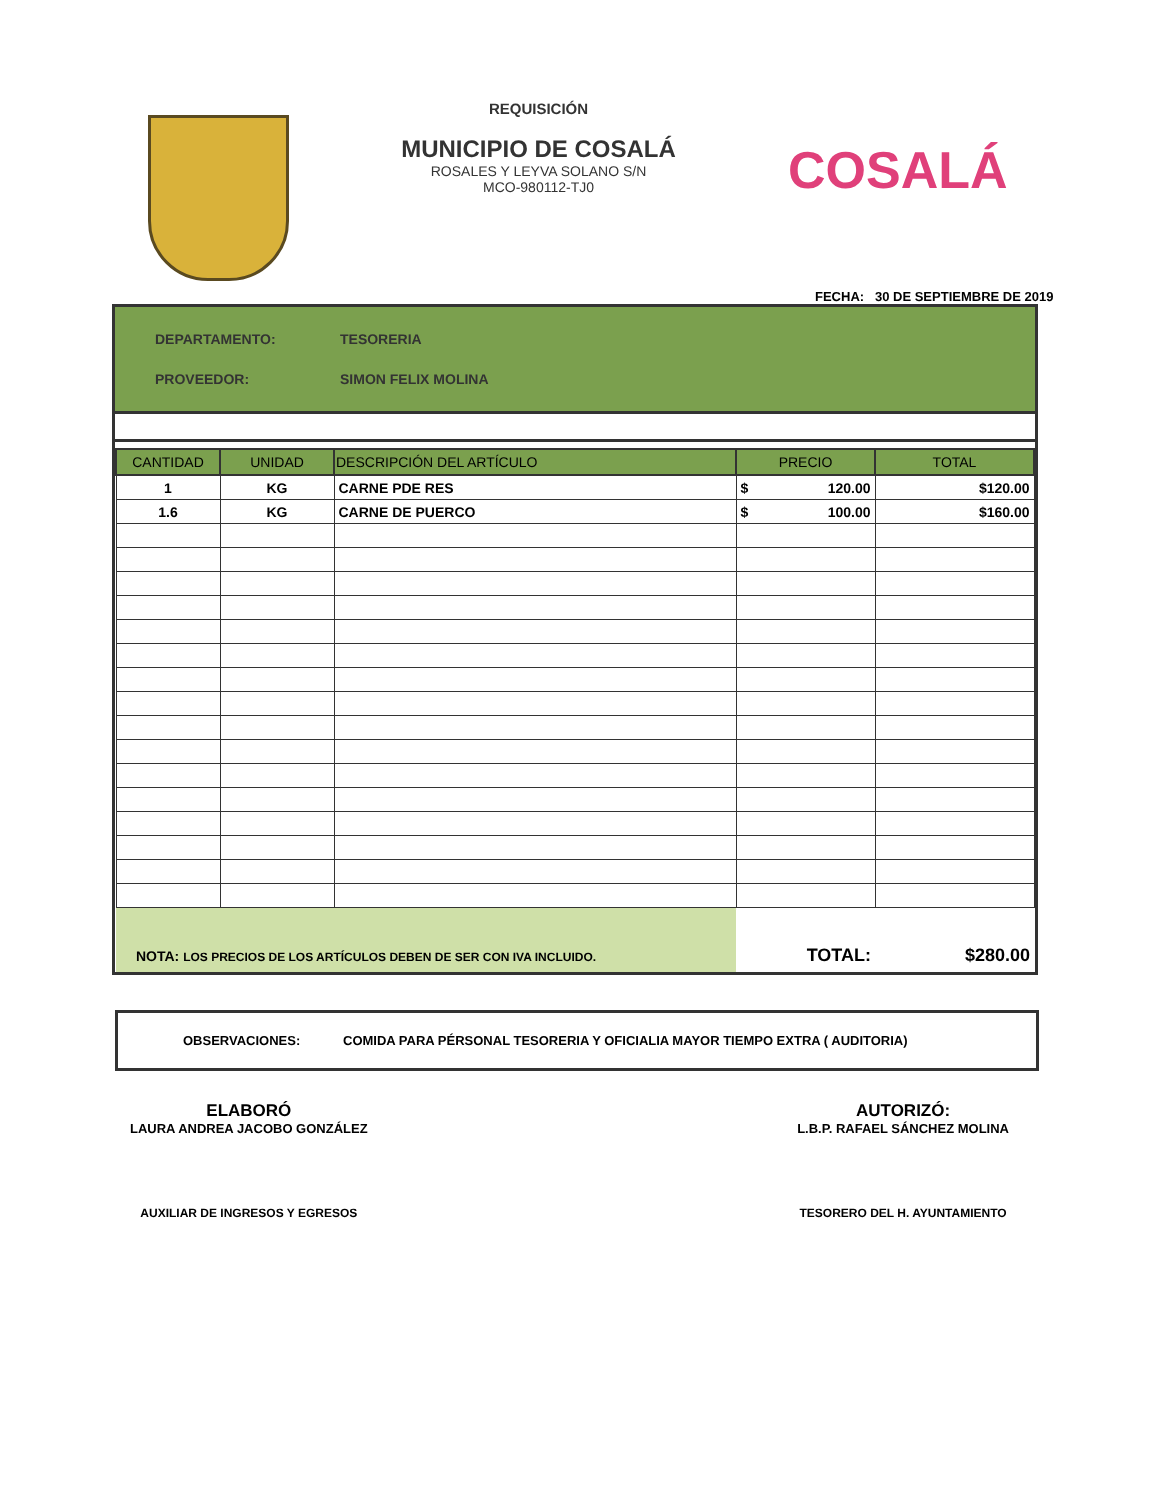REQUISICIÓN
MUNICIPIO DE COSALÁ
ROSALES Y LEYVA SOLANO S/N
MCO-980112-TJ0
COSALÁ
FECHA: 30 DE SEPTIEMBRE DE 2019
DEPARTAMENTO: TESORERIA
PROVEEDOR: SIMON FELIX MOLINA
| CANTIDAD | UNIDAD | DESCRIPCIÓN DEL ARTÍCULO | PRECIO | TOTAL |
| --- | --- | --- | --- | --- |
| 1 | KG | CARNE PDE RES | $ 120.00 | $120.00 |
| 1.6 | KG | CARNE DE PUERCO | $ 100.00 | $160.00 |
| NOTA: LOS PRECIOS DE LOS ARTÍCULOS DEBEN DE SER CON IVA INCLUIDO. | | | TOTAL: | $280.00 |
OBSERVACIONES: COMIDA PARA PÉRSONAL TESORERIA Y OFICIALIA MAYOR TIEMPO EXTRA ( AUDITORIA)
ELABORÓ
LAURA ANDREA JACOBO GONZÁLEZ
AUXILIAR DE INGRESOS Y EGRESOS
AUTORIZÓ:
L.B.P. RAFAEL SÁNCHEZ MOLINA
TESORERO DEL H. AYUNTAMIENTO